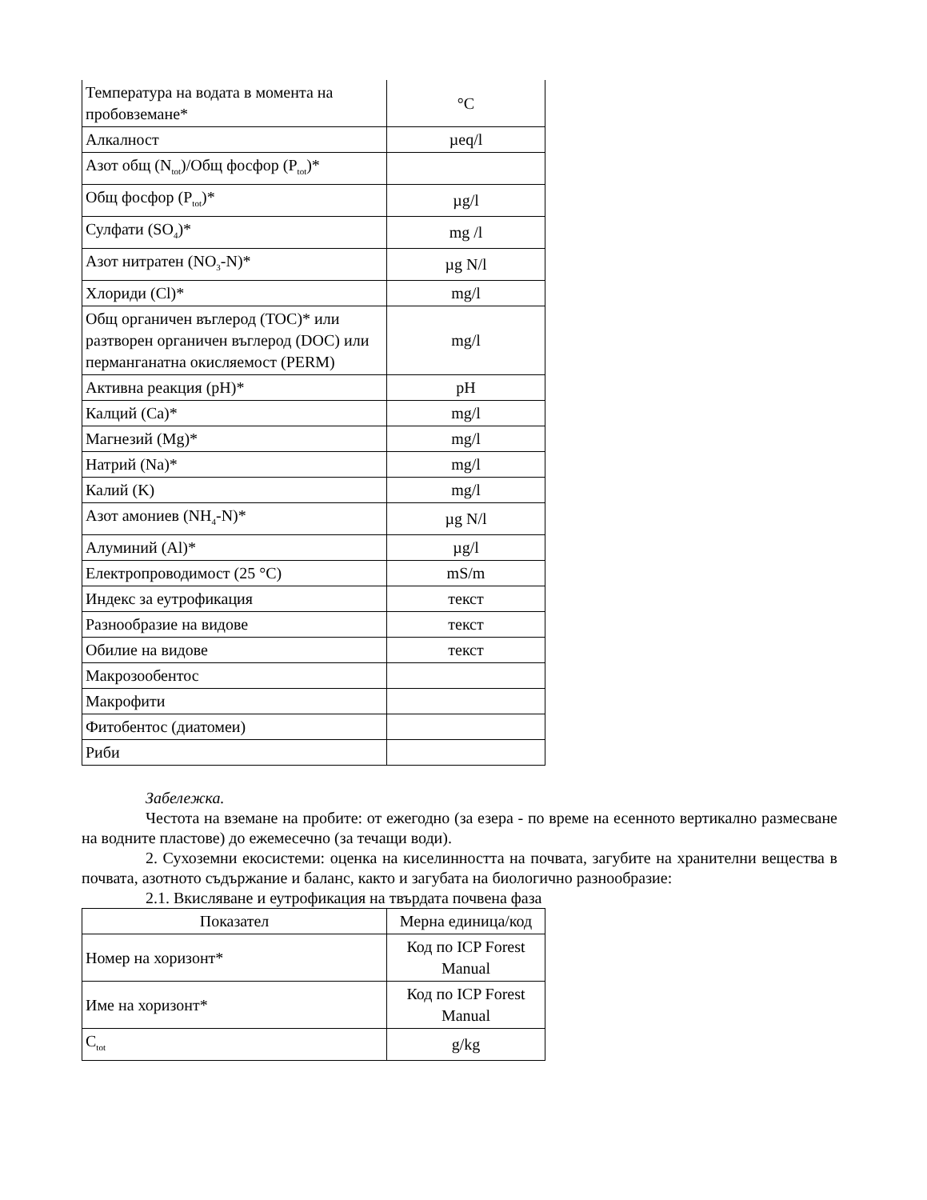| Температура на водата в момента на пробовземане* | °C |
| Алкалност | µeq/l |
| Азот общ (N<sub>tot</sub>)/Общ фосфор (P<sub>tot</sub>)* | |
| Общ фосфор (P<sub>tot</sub>)* | µg/l |
| Сулфати (SO<sub>4</sub>)* | mg /l |
| Азот нитратен (NO<sub>3</sub>-N)* | µg N/l |
| Хлориди (Cl)* | mg/l |
| Общ органичен въглерод (TOC)* или разтворен органичен въглерод (DOC) или перманганатна окисляемост (PERM) | mg/l |
| Активна реакция (pH)* | pH |
| Калций (Ca)* | mg/l |
| Магнезий (Mg)* | mg/l |
| Натрий (Na)* | mg/l |
| Калий (K) | mg/l |
| Азот амониев (NH<sub>4</sub>-N)* | µg N/l |
| Алуминий (Al)* | µg/l |
| Електропроводимост (25 °C) | mS/m |
| Индекс за еутрофикация | текст |
| Разнообразие на видове | текст |
| Обилие на видове | текст |
| Макрозообентос | |
| Макрофити | |
| Фитобентос (диатомеи) | |
| Риби | |
Забележка.
Честота на вземане на пробите: от ежегодно (за езера - по време на есенното вертикално размесване на водните пластове) до ежемесечно (за течащи води).
2. Сухоземни екосистеми: оценка на киселинността на почвата, загубите на хранителни вещества в почвата, азотното съдържание и баланс, както и загубата на биологично разнообразие:
2.1. Вкисляване и еутрофикация на твърдата почвена фаза
| Показател | Мерна единица/код |
| --- | --- |
| Номер на хоризонт* | Код по ICP Forest Manual |
| Име на хоризонт* | Код по ICP Forest Manual |
| C<sub>tot</sub> | g/kg |